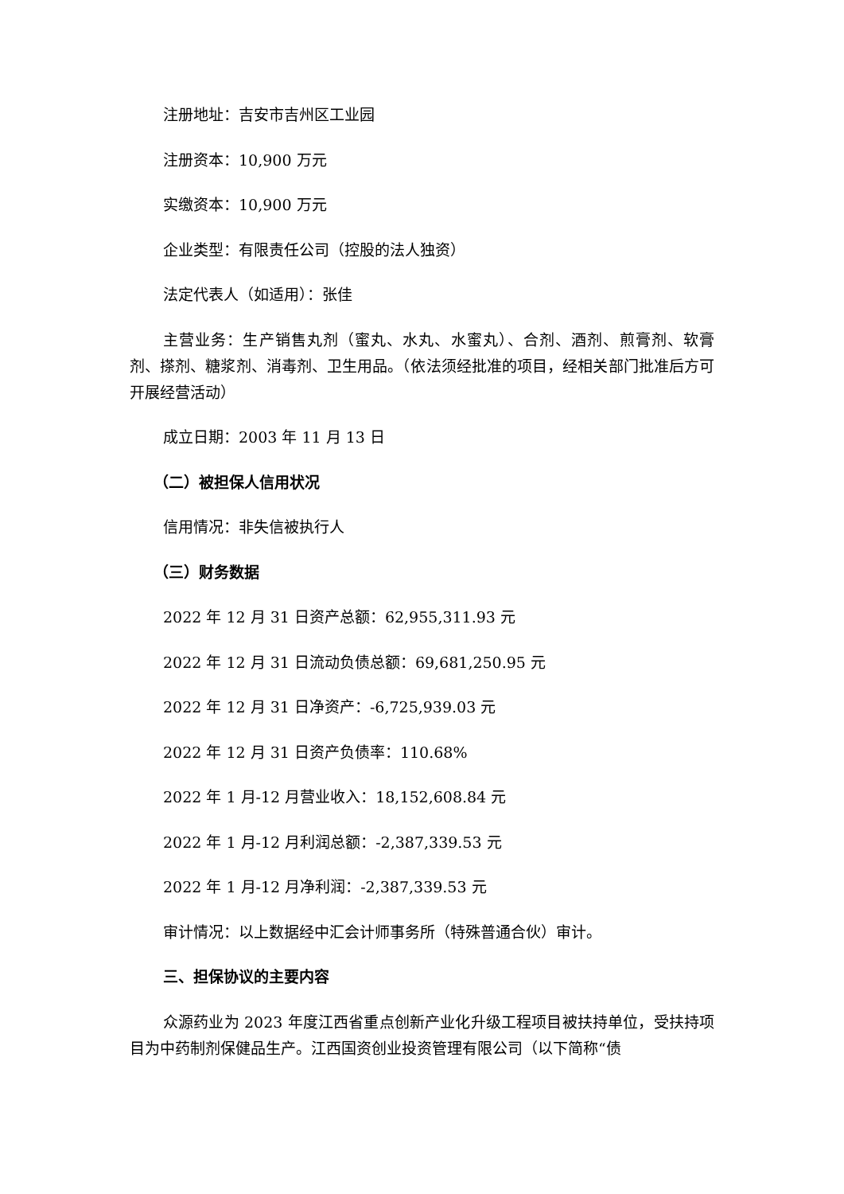注册地址：吉安市吉州区工业园
注册资本：10,900 万元
实缴资本：10,900 万元
企业类型：有限责任公司（控股的法人独资）
法定代表人（如适用）：张佳
主营业务：生产销售丸剂（蜜丸、水丸、水蜜丸）、合剂、酒剂、煎膏剂、软膏剂、搽剂、糖浆剂、消毒剂、卫生用品。（依法须经批准的项目，经相关部门批准后方可开展经营活动）
成立日期：2003 年 11 月 13 日
（二）被担保人信用状况
信用情况：非失信被执行人
（三）财务数据
2022 年 12 月 31 日资产总额：62,955,311.93 元
2022 年 12 月 31 日流动负债总额：69,681,250.95 元
2022 年 12 月 31 日净资产：-6,725,939.03 元
2022 年 12 月 31 日资产负债率：110.68%
2022 年 1 月-12 月营业收入：18,152,608.84 元
2022 年 1 月-12 月利润总额：-2,387,339.53 元
2022 年 1 月-12 月净利润：-2,387,339.53 元
审计情况：以上数据经中汇会计师事务所（特殊普通合伙）审计。
三、担保协议的主要内容
众源药业为 2023 年度江西省重点创新产业化升级工程项目被扶持单位，受扶持项目为中药制剂保健品生产。江西国资创业投资管理有限公司（以下简称“债